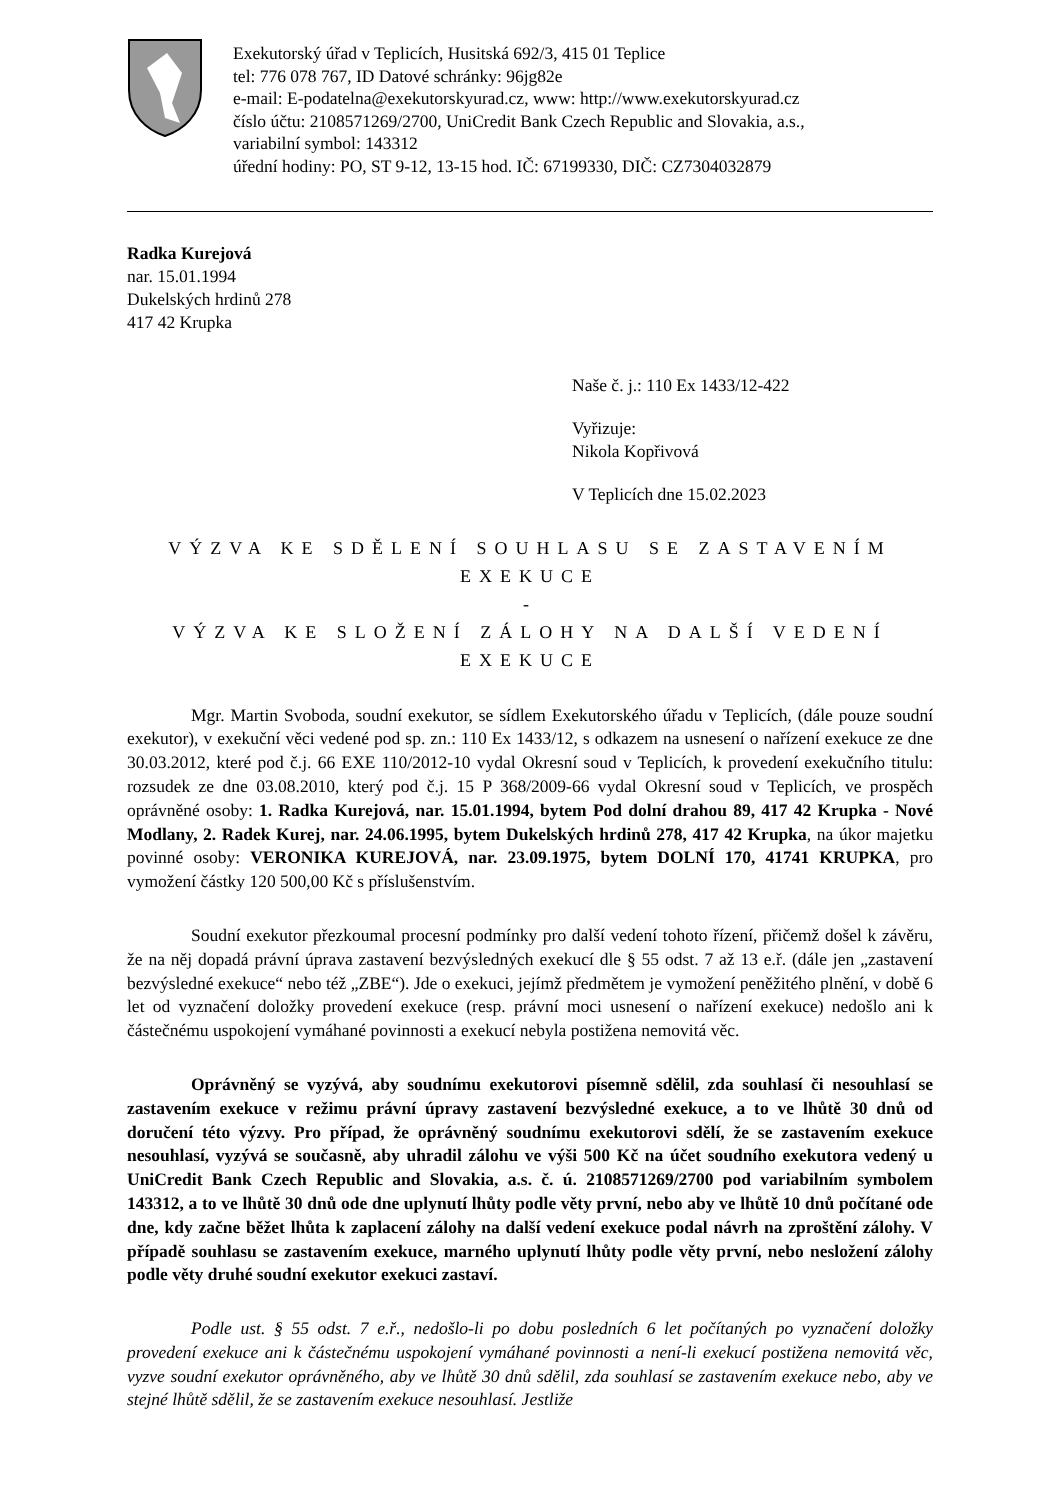Exekutorský úřad v Teplicích, Husitská 692/3, 415 01 Teplice
tel: 776 078 767, ID Datové schránky: 96jg82e
e-mail: E-podatelna@exekutorskyurad.cz, www: http://www.exekutorskyurad.cz
číslo účtu: 2108571269/2700, UniCredit Bank Czech Republic and Slovakia, a.s.,
variabilní symbol: 143312
úřední hodiny: PO, ST 9-12, 13-15 hod. IČ: 67199330, DIČ: CZ7304032879
Radka Kurejová
nar. 15.01.1994
Dukelských hrdinů 278
417 42 Krupka
Naše č. j.: 110 Ex 1433/12-422
Vyřizuje:
Nikola Kopřivová
V Teplicích dne 15.02.2023
VÝZVA KE SDĚLENÍ SOUHLASU SE ZASTAVENÍM EXEKUCE
-
VÝZVA KE SLOŽENÍ ZÁLOHY NA DALŠÍ VEDENÍ EXEKUCE
Mgr. Martin Svoboda, soudní exekutor, se sídlem Exekutorského úřadu v Teplicích, (dále pouze soudní exekutor), v exekuční věci vedené pod sp. zn.: 110 Ex 1433/12, s odkazem na usnesení o nařízení exekuce ze dne 30.03.2012, které pod č.j. 66 EXE 110/2012-10 vydal Okresní soud v Teplicích, k provedení exekučního titulu: rozsudek ze dne 03.08.2010, který pod č.j. 15 P 368/2009-66 vydal Okresní soud v Teplicích, ve prospěch oprávněné osoby: 1. Radka Kurejová, nar. 15.01.1994, bytem Pod dolní drahou 89, 417 42 Krupka - Nové Modlany, 2. Radek Kurej, nar. 24.06.1995, bytem Dukelských hrdinů 278, 417 42 Krupka, na úkor majetku povinné osoby: VERONIKA KUREJOVÁ, nar. 23.09.1975, bytem DOLNÍ 170, 41741 KRUPKA, pro vymožení částky 120 500,00 Kč s příslušenstvím.
Soudní exekutor přezkoumal procesní podmínky pro další vedení tohoto řízení, přičemž došel k závěru, že na něj dopadá právní úprava zastavení bezvýsledných exekucí dle § 55 odst. 7 až 13 e.ř. (dále jen „zastavení bezvýsledné exekuce“ nebo též „ZBE“). Jde o exekuci, jejímž předmětem je vymožení peněžitého plnění, v době 6 let od vyznačení doložky provedení exekuce (resp. právní moci usnesení o nařízení exekuce) nedošlo ani k částečnému uspokojení vymáhané povinnosti a exekucí nebyla postižena nemovitá věc.
Oprávněný se vyzývá, aby soudnímu exekutorovi písemně sdělil, zda souhlasí či nesouhlasí se zastavením exekuce v režimu právní úpravy zastavení bezvýsledné exekuce, a to ve lhůtě 30 dnů od doručení této výzvy. Pro případ, že oprávněný soudnímu exekutorovi sdělí, že se zastavením exekuce nesouhlasí, vyzývá se současně, aby uhradil zálohu ve výši 500 Kč na účet soudního exekutora vedený u UniCredit Bank Czech Republic and Slovakia, a.s. č. ú. 2108571269/2700 pod variabilním symbolem 143312, a to ve lhůtě 30 dnů ode dne uplynutí lhůty podle věty první, nebo aby ve lhůtě 10 dnů počítané ode dne, kdy začne běžet lhůta k zaplacení zálohy na další vedení exekuce podal návrh na zproštění zálohy. V případě souhlasu se zastavením exekuce, marného uplynutí lhůty podle věty první, nebo nesložení zálohy podle věty druhé soudní exekutor exekuci zastaví.
Podle ust. § 55 odst. 7 e.ř., nedošlo-li po dobu posledních 6 let počítaných po vyznačení doložky provedení exekuce ani k částečnému uspokojení vymáhané povinnosti a není-li exekucí postižena nemovitá věc, vyzve soudní exekutor oprávněného, aby ve lhůtě 30 dnů sdělil, zda souhlasí se zastavením exekuce nebo, aby ve stejné lhůtě sdělil, že se zastavením exekuce nesouhlasí. Jestliže